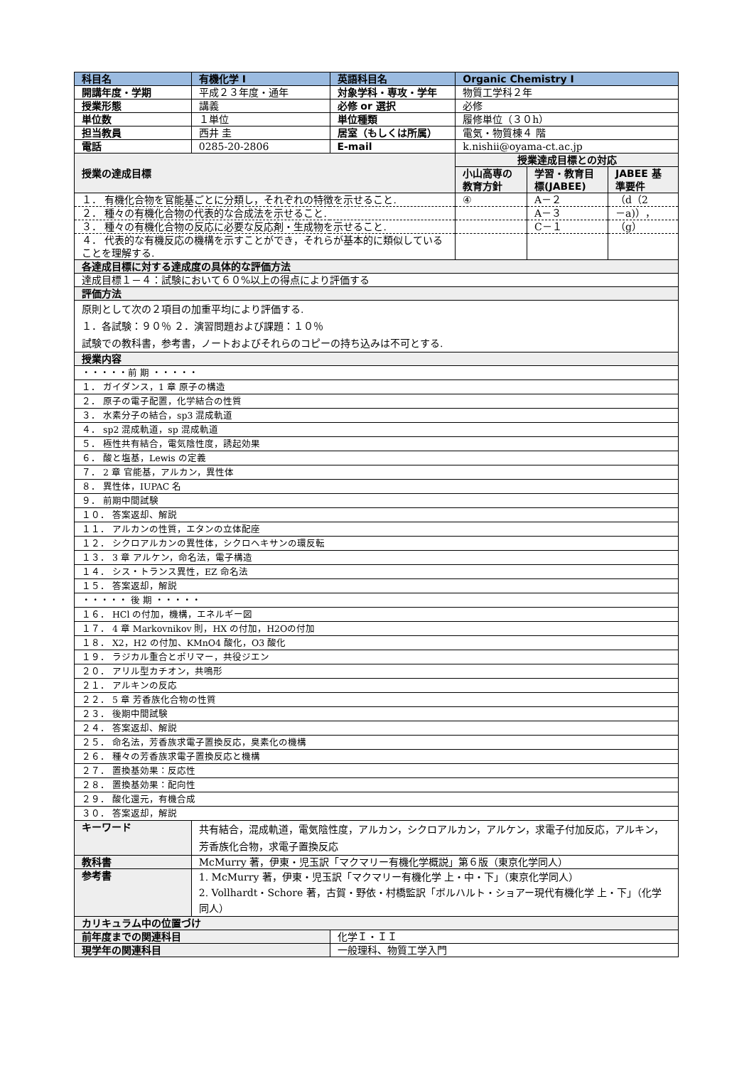| 科目名 | 有機化学 I | 英語科目名 | Organic Chemistry I | | |
| 開講年度・学期 | 平成２３年度・通年 | 対象学科・専攻・学年 | 物質工学科２年 | | |
| 授業形態 | 講義 | 必修 or 選択 | 必修 | | |
| 単位数 | １単位 | 単位種類 | 履修単位（３０h） | | |
| 担当教員 | 西井 圭 | 居室（もしくは所属） | 電気・物質棟４ 階 | | |
| 電話 | 0285-20-2806 | E-mail | k.nishii@oyama-ct.ac.jp | | |
| 授業の達成目標 | | | 授業達成目標との対応 | | |
| | | | 小山高専の教育方針 | 学習・教育目標(JABEE) | JABEE 基準要件 |
| １． 有機化合物を官能基ごとに分類し，それぞれの特徴を示せること. | | | ④ | A－２ | （d（2 |
| ２． 種々の有機化合物の代表的な合成法を示せること. | | | | A－３ | －a)）， |
| ３． 種々の有機化合物の反応に必要な反応剤・生成物を示せること. | | | | C－１ | （g） |
| ４． 代表的な有機反応の機構を示すことができ，それらが基本的に類似していることを理解する. | | | | | |
| 各達成目標に対する達成度の具体的な評価方法 | | | | | |
| 達成目標１－４：試験において６０%以上の得点により評価する | | | | | |
| 評価方法 | | | | | |
| 原則として次の２項目の加重平均により評価する. １．各試験：９０％ ２．演習問題および課題：１０％ 試験での教科書，参考書，ノートおよびそれらのコピーの持ち込みは不可とする. | | | | | |
| 授業内容 | | | | | |
| ・・・・・前 期 ・・・・・ | | | | | |
| １． ガイダンス，1 章 原子の構造 | | | | | |
| ２． 原子の電子配置，化学結合の性質 | | | | | |
| ３． 水素分子の結合，sp3 混成軌道 | | | | | |
| ４． sp2 混成軌道，sp 混成軌道 | | | | | |
| ５． 極性共有結合，電気陰性度，誘起効果 | | | | | |
| ６． 酸と塩基，Lewis の定義 | | | | | |
| ７． 2 章 官能基，アルカン，異性体 | | | | | |
| ８． 異性体，IUPAC 名 | | | | | |
| ９． 前期中間試験 | | | | | |
| １０． 答案返却、解説 | | | | | |
| １１． アルカンの性質，エタンの立体配座 | | | | | |
| １２． シクロアルカンの異性体，シクロヘキサンの環反転 | | | | | |
| １３． 3 章 アルケン，命名法，電子構造 | | | | | |
| １４． シス・トランス異性，EZ 命名法 | | | | | |
| １５． 答案返却，解説 | | | | | |
| ・・・・・ 後 期 ・・・・・ | | | | | |
| １６． HCl の付加，機構，エネルギー図 | | | | | |
| １７． 4 章 Markovnikov 則，HX の付加，H2Oの付加 | | | | | |
| １８． X2，H2 の付加、KMnO4 酸化，O3 酸化 | | | | | |
| １９． ラジカル重合とポリマー，共役ジエン | | | | | |
| ２０． アリル型カチオン，共鳴形 | | | | | |
| ２１． アルキンの反応 | | | | | |
| ２２． 5 章 芳香族化合物の性質 | | | | | |
| ２３． 後期中間試験 | | | | | |
| ２４． 答案返却、解説 | | | | | |
| ２５． 命名法，芳香族求電子置換反応，臭素化の機構 | | | | | |
| ２６． 種々の芳香族求電子置換反応と機構 | | | | | |
| ２７． 置換基効果：反応性 | | | | | |
| ２８． 置換基効果：配向性 | | | | | |
| ２９． 酸化還元，有機合成 | | | | | |
| ３０． 答案返却，解説 | | | | | |
| キーワード | 共有結合，混成軌道，電気陰性度，アルカン，シクロアルカン，アルケン，求電子付加反応，アルキン，芳香族化合物，求電子置換反応 | | | | |
| 教科書 | McMurry 著，伊東・児玉訳「マクマリー有機化学概説」第６版（東京化学同人） | | | | |
| 参考書 | 1. McMurry 著，伊東・児玉訳「マクマリー有機化学 上・中・下」（東京化学同人） 2. Vollhardt・Schore 著，古賀・野依・村橋監訳「ボルハルト・ショアー現代有機化学 上・下」（化学同人） | | | | |
| カリキュラム中の位置づけ | | | | | |
| 前年度までの関連科目 | | 化学Ｉ・ＩＩ | | | |
| 現学年の関連科目 | | 一般理科、物質工学入門 | | | |